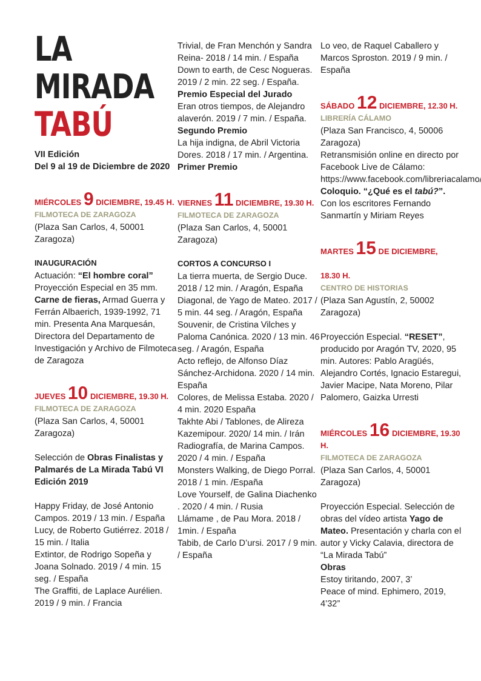LA
MIRADA
TABÚ
VII Edición
Del 9 al 19 de Diciembre de 2020
MIÉRCOLES 9 DICIEMBRE, 19.45 H.
FILMOTECA DE ZARAGOZA
(Plaza San Carlos, 4, 50001 Zaragoza)
INAUGURACIÓN
Actuación: “El hombre coral” Proyección Especial en 35 mm. Carne de fieras, Armad Guerra y Ferrán Albaerich, 1939-1992, 71 min. Presenta Ana Marquesán, Directora del Departamento de Investigación y Archivo de Filmoteca de Zaragoza
JUEVES 10 DICIEMBRE, 19.30 H.
FILMOTECA DE ZARAGOZA
(Plaza San Carlos, 4, 50001 Zaragoza)
Selección de Obras Finalistas y Palmarés de La Mirada Tabú VI Edición 2019
Happy Friday, de José Antonio Campos. 2019 / 13 min. / España
Lucy, de Roberto Gutiérrez. 2018 / 15 min. / Italia
Extintor, de Rodrigo Sopeña y Joana Solnado. 2019 / 4 min. 15 seg. / España
The Graffiti, de Laplace Aurélien. 2019 / 9 min. / Francia
Trivial, de Fran Menchón y Sandra Reina- 2018 / 14 min. / España
Down to earth, de Cesc Nogueras. 2019 / 2 min. 22 seg. / España. Premio Especial del Jurado
Eran otros tiempos, de Alejandro alaverón. 2019 / 7 min. / España. Segundo Premio
La hija indigna, de Abril Victoria Dores. 2018 / 17 min. / Argentina. Primer Premio
VIERNES 11 DICIEMBRE, 19.30 H.
FILMOTECA DE ZARAGOZA
(Plaza San Carlos, 4, 50001 Zaragoza)
CORTOS A CONCURSO I
La tierra muerta, de Sergio Duce. 2018 / 12 min. / Aragón, España
Diagonal, de Yago de Mateo. 2017 / 5 min. 44 seg. / Aragón, España
Souvenir, de Cristina Vilches y Paloma Canónica. 2020 / 13 min. 46 seg. / Aragón, España
Acto reflejo, de Alfonso Díaz Sánchez-Archidona. 2020 / 14 min. España
Colores, de Melissa Estaba. 2020 / 4 min. 2020 España
Takhte Abi / Tablones, de Alireza Kazemipour. 2020/ 14 min. / Irán
Radiografía, de Marina Campos. 2020 / 4 min. / España
Monsters Walking, de Diego Porral. 2018 / 1 min. /España
Love Yourself, de Galina Diachenko . 2020 / 4 min. / Rusia
Llámame , de Pau Mora. 2018 / 1min. / España
Tabib, de Carlo D’ursi. 2017 / 9 min. / España
Lo veo, de Raquel Caballero y Marcos Sproston. 2019 / 9 min. / España
SÁBADO 12 DICIEMBRE, 12.30 H.
LIBRERÍA CÁLAMO
(Plaza San Francisco, 4, 50006 Zaragoza)
Retransmisión online en directo por Facebook Live de Cálamo: https://www.facebook.com/libreriacalamo/
Coloquio. “¿Qué es el tabú?”. Con los escritores Fernando Sanmartín y Miriam Reyes
MARTES 15 DE DICIEMBRE,
18.30 H.
CENTRO DE HISTORIAS
(Plaza San Agustín, 2, 50002 Zaragoza)
Proyección Especial. “RESET”, producido por Aragón TV, 2020, 95 min. Autores: Pablo Aragüés, Alejandro Cortés, Ignacio Estaregui, Javier Macipe, Nata Moreno, Pilar Palomero, Gaizka Urresti
MIÉRCOLES 16 DICIEMBRE, 19.30 H.
FILMOTECA DE ZARAGOZA
(Plaza San Carlos, 4, 50001 Zaragoza)
Proyección Especial. Selección de obras del vídeo artista Yago de Mateo. Presentación y charla con el autor y Vicky Calavia, directora de “La Mirada Tabú”
Obras
Estoy tiritando, 2007, 3’
Peace of mind. Ephimero, 2019, 4’32”